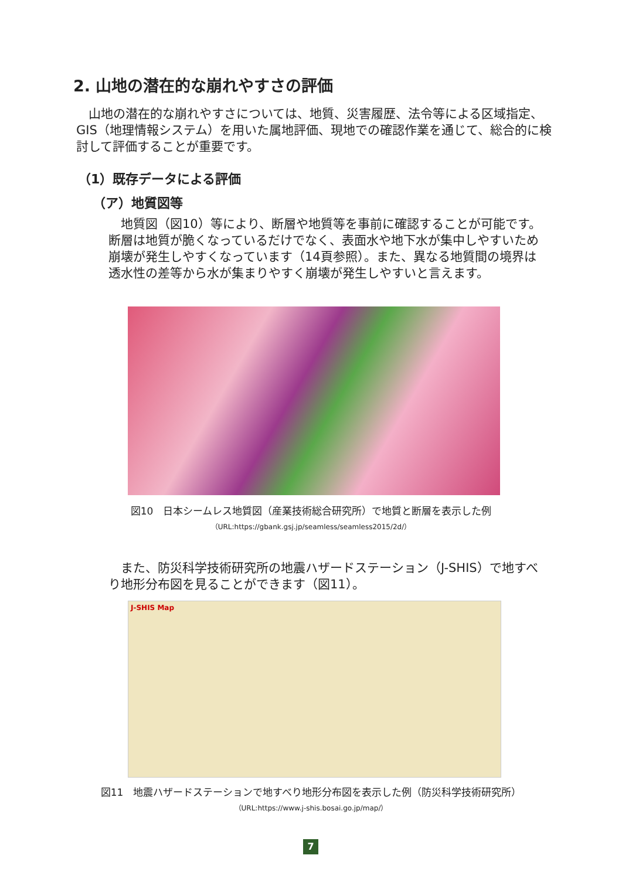2. 山地の潜在的な崩れやすさの評価
　山地の潜在的な崩れやすさについては、地質、災害履歴、法令等による区域指定、GIS（地理情報システム）を用いた属地評価、現地での確認作業を通じて、総合的に検討して評価することが重要です。
（1）既存データによる評価
（ア）地質図等
　地質図（図10）等により、断層や地質等を事前に確認することが可能です。断層は地質が脆くなっているだけでなく、表面水や地下水が集中しやすいため崩壊が発生しやすくなっています（14頁参照）。また、異なる地質間の境界は透水性の差等から水が集まりやすく崩壊が発生しやすいと言えます。
図10　日本シームレス地質図（産業技術総合研究所）で地質と断層を表示した例
（URL:https://gbank.gsj.jp/seamless/seamless2015/2d/）
　また、防災科学技術研究所の地震ハザードステーション（J-SHIS）で地すべり地形分布図を見ることができます（図11）。
J-SHIS Map
図11　地震ハザードステーションで地すべり地形分布図を表示した例（防災科学技術研究所）
（URL:https://www.j-shis.bosai.go.jp/map/）
7